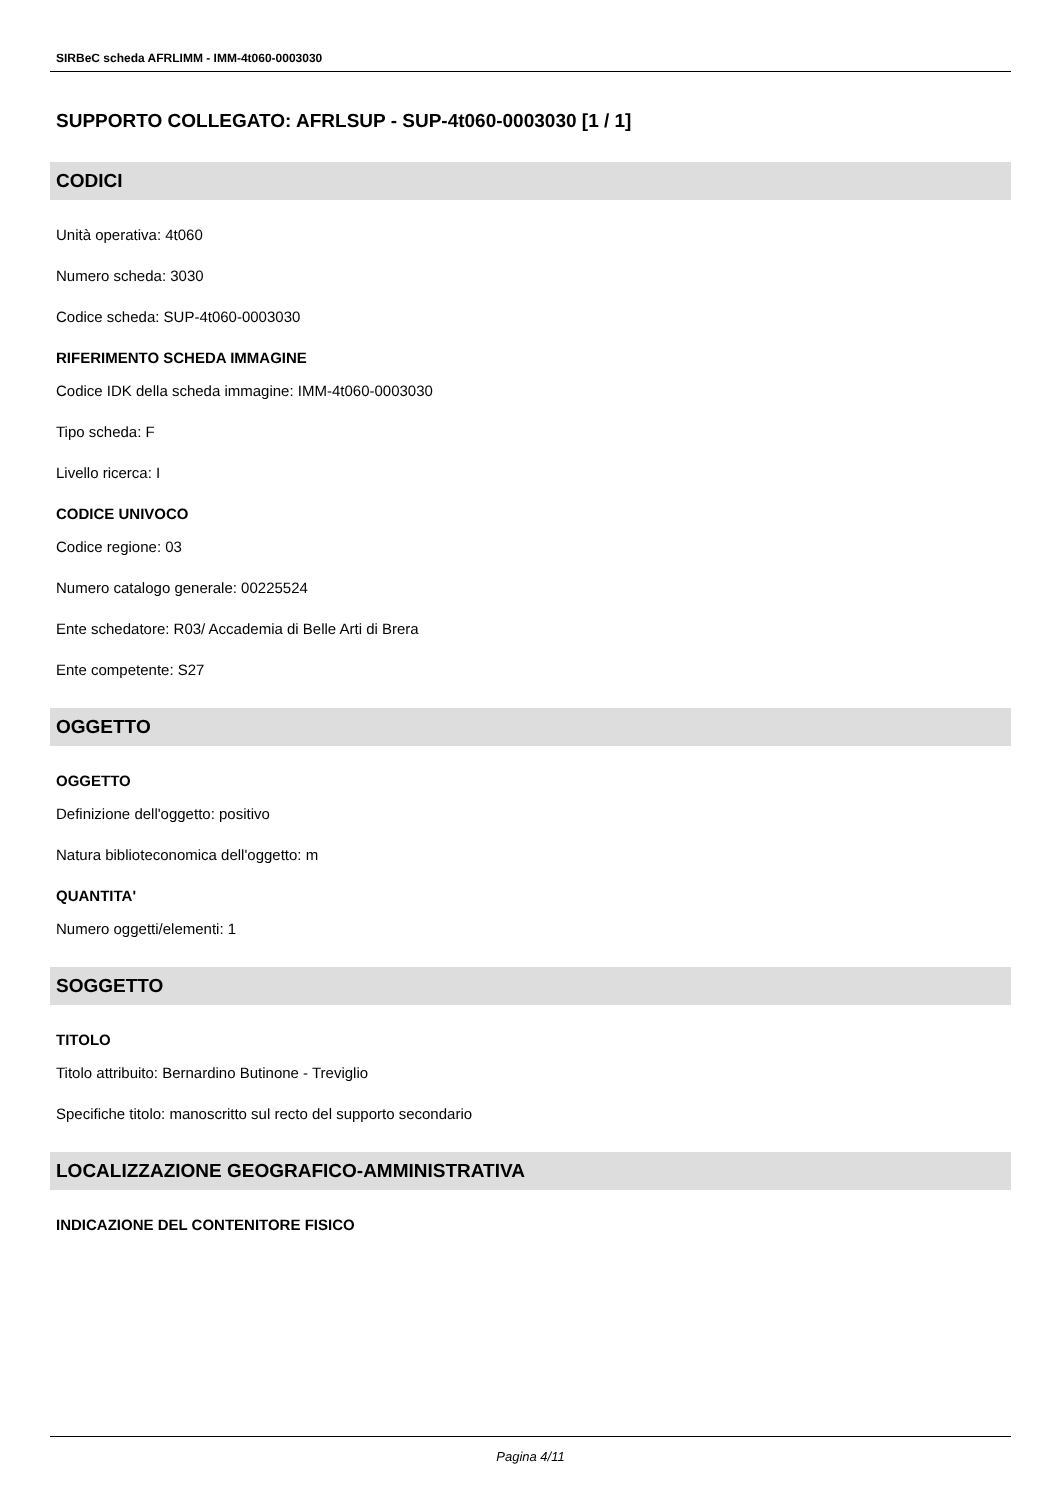SIRBeC scheda AFRLIMM - IMM-4t060-0003030
SUPPORTO COLLEGATO: AFRLSUP - SUP-4t060-0003030 [1 / 1]
CODICI
Unità operativa: 4t060
Numero scheda: 3030
Codice scheda: SUP-4t060-0003030
RIFERIMENTO SCHEDA IMMAGINE
Codice IDK della scheda immagine: IMM-4t060-0003030
Tipo scheda: F
Livello ricerca: I
CODICE UNIVOCO
Codice regione: 03
Numero catalogo generale: 00225524
Ente schedatore: R03/ Accademia di Belle Arti di Brera
Ente competente: S27
OGGETTO
OGGETTO
Definizione dell'oggetto: positivo
Natura biblioteconomica dell'oggetto: m
QUANTITA'
Numero oggetti/elementi: 1
SOGGETTO
TITOLO
Titolo attribuito: Bernardino Butinone - Treviglio
Specifiche titolo: manoscritto sul recto del supporto secondario
LOCALIZZAZIONE GEOGRAFICO-AMMINISTRATIVA
INDICAZIONE DEL CONTENITORE FISICO
Pagina 4/11